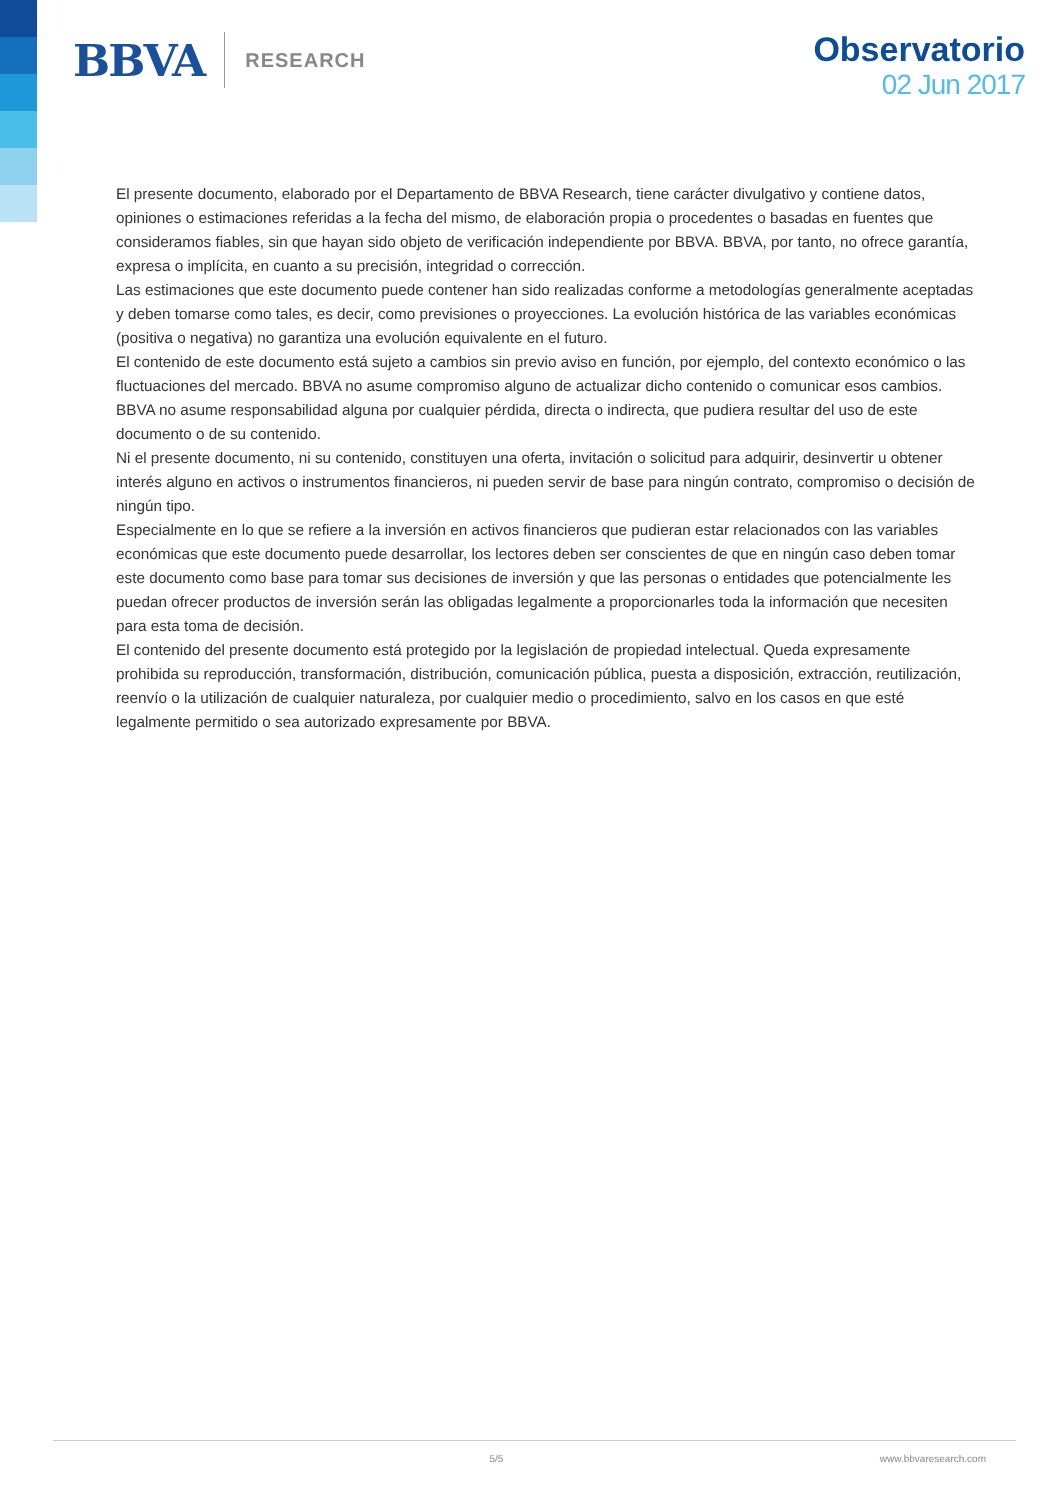BBVA RESEARCH
Observatorio
02 Jun 2017
El presente documento, elaborado por el Departamento de BBVA Research, tiene carácter divulgativo y contiene datos, opiniones o estimaciones referidas a la fecha del mismo, de elaboración propia o procedentes o basadas en fuentes que consideramos fiables, sin que hayan sido objeto de verificación independiente por BBVA. BBVA, por tanto, no ofrece garantía, expresa o implícita, en cuanto a su precisión, integridad o corrección.
Las estimaciones que este documento puede contener han sido realizadas conforme a metodologías generalmente aceptadas y deben tomarse como tales, es decir, como previsiones o proyecciones. La evolución histórica de las variables económicas (positiva o negativa) no garantiza una evolución equivalente en el futuro.
El contenido de este documento está sujeto a cambios sin previo aviso en función, por ejemplo, del contexto económico o las fluctuaciones del mercado. BBVA no asume compromiso alguno de actualizar dicho contenido o comunicar esos cambios.
BBVA no asume responsabilidad alguna por cualquier pérdida, directa o indirecta, que pudiera resultar del uso de este documento o de su contenido.
Ni el presente documento, ni su contenido, constituyen una oferta, invitación o solicitud para adquirir, desinvertir u obtener interés alguno en activos o instrumentos financieros, ni pueden servir de base para ningún contrato, compromiso o decisión de ningún tipo.
Especialmente en lo que se refiere a la inversión en activos financieros que pudieran estar relacionados con las variables económicas que este documento puede desarrollar, los lectores deben ser conscientes de que en ningún caso deben tomar este documento como base para tomar sus decisiones de inversión y que las personas o entidades que potencialmente les puedan ofrecer productos de inversión serán las obligadas legalmente a proporcionarles toda la información que necesiten para esta toma de decisión.
El contenido del presente documento está protegido por la legislación de propiedad intelectual. Queda expresamente prohibida su reproducción, transformación, distribución, comunicación pública, puesta a disposición, extracción, reutilización, reenvío o la utilización de cualquier naturaleza, por cualquier medio o procedimiento, salvo en los casos en que esté legalmente permitido o sea autorizado expresamente por BBVA.
5/5 www.bbvaresearch.com